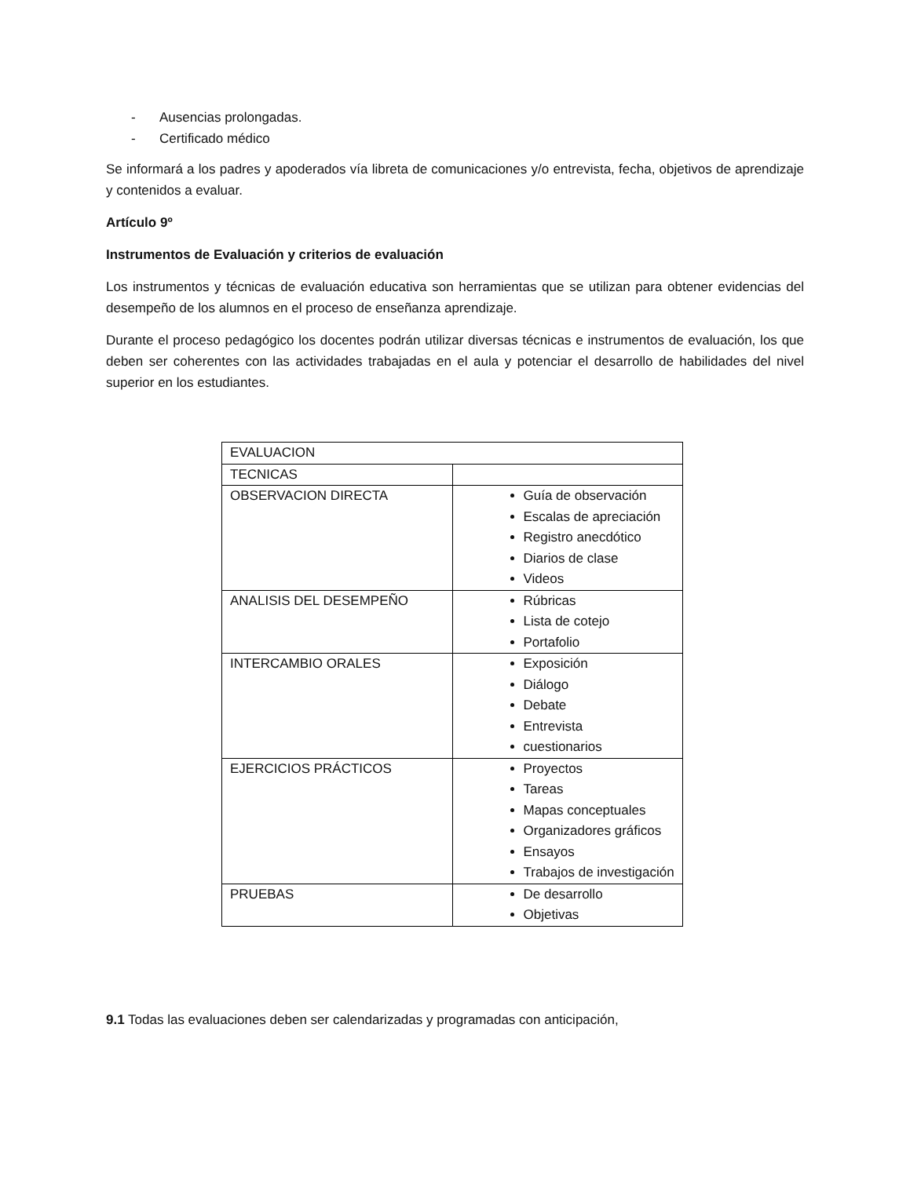- Ausencias prolongadas.
- Certificado médico
Se informará a los padres y apoderados vía libreta de comunicaciones y/o entrevista, fecha, objetivos de aprendizaje y contenidos a evaluar.
Artículo 9º
Instrumentos de Evaluación y criterios de evaluación
Los instrumentos y técnicas de evaluación educativa son herramientas que se utilizan para obtener evidencias del desempeño de los alumnos en el proceso de enseñanza aprendizaje.
Durante el proceso pedagógico los docentes podrán utilizar diversas técnicas e instrumentos de evaluación, los que deben ser coherentes con las actividades trabajadas en el aula y potenciar el desarrollo de habilidades del nivel superior en los estudiantes.
| EVALUACION | |
| TECNICAS | |
| OBSERVACION DIRECTA | Guía de observación Escalas de apreciación Registro anecdótico Diarios de clase Videos |
| ANALISIS DEL DESEMPEÑO | Rúbricas Lista de cotejo Portafolio |
| INTERCAMBIO ORALES | Exposición Diálogo Debate Entrevista cuestionarios |
| EJERCICIOS PRÁCTICOS | Proyectos Tareas Mapas conceptuales Organizadores gráficos Ensayos Trabajos de investigación |
| PRUEBAS | De desarrollo Objetivas |
9.1 Todas las evaluaciones deben ser calendarizadas y programadas con anticipación,